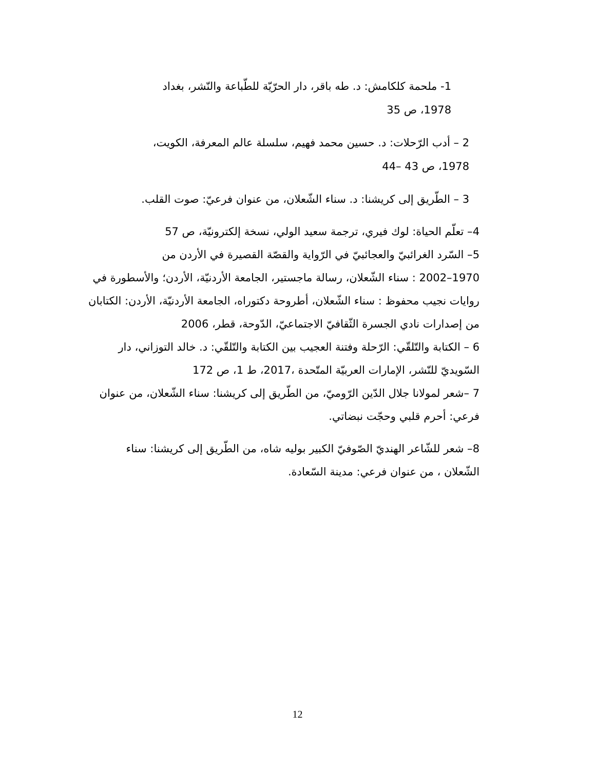1- ملحمة كلكامش: د. طه باقر، دار الحرّيّة للطّباعة والنّشر، بغداد
1978، ص 35
2 – أدب الرّحلات: د. حسين محمد فهيم، سلسلة عالم المعرفة، الكويت،
1978، ص 43 –44
3 – الطّريق إلى كريشنا: د. سناء الشّعلان، من عنوان فرعيّ: صوت القلب.
4– تعلّم الحياة: لوك فيري، ترجمة سعيد الولي، نسخة إلكترونيّة، ص 57
5– السّرد الغرائبيّ والعجائبيّ في الرّواية والقصّة القصيرة في الأردن من
1970–2002 : سناء الشّعلان، رسالة ماجستير، الجامعة الأردنيّة، الأردن؛ والأسطورة في روايات نجيب محفوظ : سناء الشّعلان، أطروحة دكتوراه، الجامعة الأردنيّة، الأردن: الكتابان من إصدارات نادي الجسرة الثّقافيّ الاجتماعيّ، الدّوحة، قطر، 2006
6 – الكتابة والتّلقّي: الرّحلة وفتنة العجيب بين الكتابة والتّلقّي: د. خالد التوزاني، دار السّويديّ للنّشر، الإمارات العربيّة المتّحدة ،2017، ط 1، ص 172
7 –شعر لمولانا جلال الدّين الرّوميّ، من الطّريق إلى كريشنا: سناء الشّعلان، من عنوان فرعي: أحرم قلبي وحجّت نبضاتي.
8– شعر للشّاعر الهنديّ الصّوفيّ الكبير بوليه شاه، من الطّريق إلى كريشنا: سناء الشّعلان ، من عنوان فرعي: مدينة السّعادة.
12